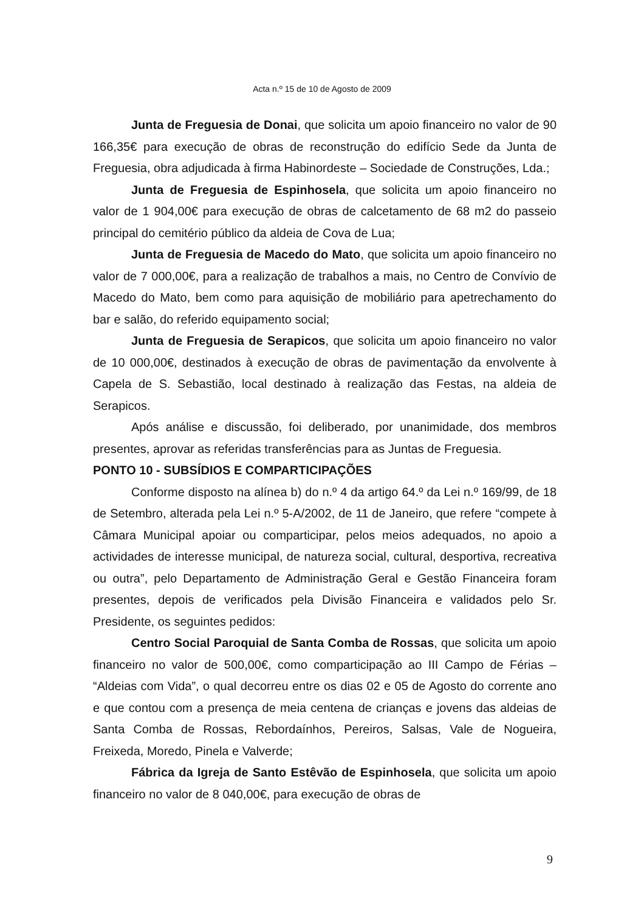Acta n.º 15 de 10 de Agosto de 2009
Junta de Freguesia de Donai, que solicita um apoio financeiro no valor de 90 166,35€ para execução de obras de reconstrução do edifício Sede da Junta de Freguesia, obra adjudicada à firma Habinordeste – Sociedade de Construções, Lda.;
Junta de Freguesia de Espinhosela, que solicita um apoio financeiro no valor de 1 904,00€ para execução de obras de calcetamento de 68 m2 do passeio principal do cemitério público da aldeia de Cova de Lua;
Junta de Freguesia de Macedo do Mato, que solicita um apoio financeiro no valor de 7 000,00€, para a realização de trabalhos a mais, no Centro de Convívio de Macedo do Mato, bem como para aquisição de mobiliário para apetrechamento do bar e salão, do referido equipamento social;
Junta de Freguesia de Serapicos, que solicita um apoio financeiro no valor de 10 000,00€, destinados à execução de obras de pavimentação da envolvente à Capela de S. Sebastião, local destinado à realização das Festas, na aldeia de Serapicos.
Após análise e discussão, foi deliberado, por unanimidade, dos membros presentes, aprovar as referidas transferências para as Juntas de Freguesia.
PONTO 10 - SUBSÍDIOS E COMPARTICIPAÇÕES
Conforme disposto na alínea b) do n.º 4 da artigo 64.º da Lei n.º 169/99, de 18 de Setembro, alterada pela Lei n.º 5-A/2002, de 11 de Janeiro, que refere “compete à Câmara Municipal apoiar ou comparticipar, pelos meios adequados, no apoio a actividades de interesse municipal, de natureza social, cultural, desportiva, recreativa ou outra”, pelo Departamento de Administração Geral e Gestão Financeira foram presentes, depois de verificados pela Divisão Financeira e validados pelo Sr. Presidente, os seguintes pedidos:
Centro Social Paroquial de Santa Comba de Rossas, que solicita um apoio financeiro no valor de 500,00€, como comparticipação ao III Campo de Férias – “Aldeias com Vida”, o qual decorreu entre os dias 02 e 05 de Agosto do corrente ano e que contou com a presença de meia centena de crianças e jovens das aldeias de Santa Comba de Rossas, Rebordaínhos, Pereiros, Salsas, Vale de Nogueira, Freixeda, Moredo, Pinela e Valverde;
Fábrica da Igreja de Santo Estêvão de Espinhosela, que solicita um apoio financeiro no valor de 8 040,00€, para execução de obras de
9